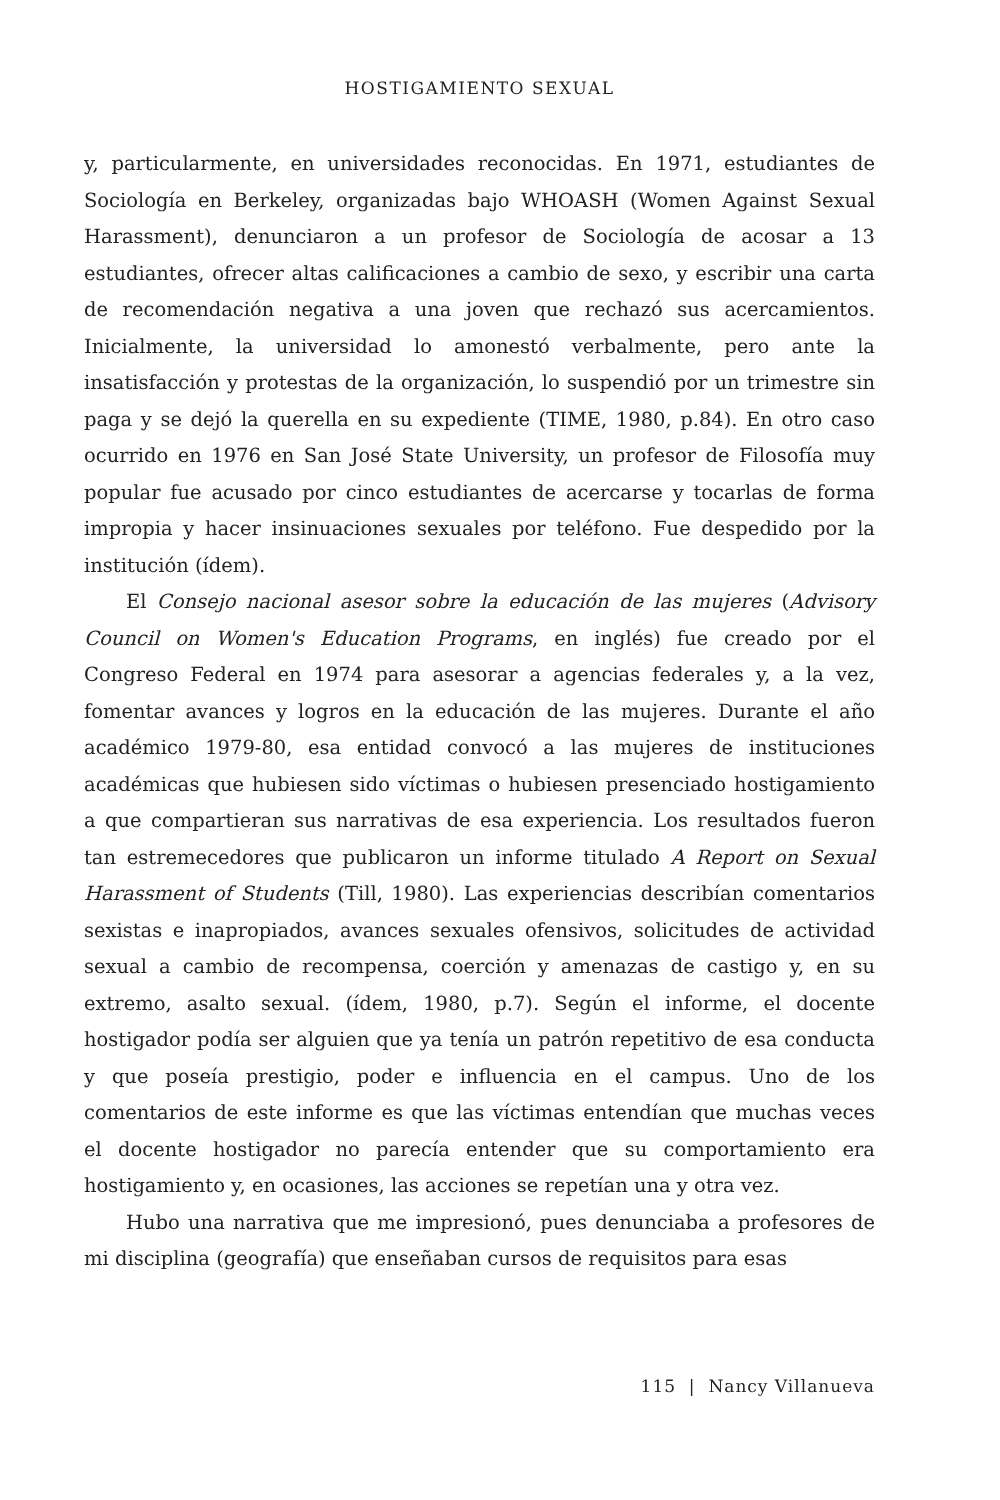HOSTIGAMIENTO SEXUAL
y, particularmente, en universidades reconocidas. En 1971, estudiantes de Sociología en Berkeley, organizadas bajo WHOASH (Women Against Sexual Harassment), denunciaron a un profesor de Sociología de acosar a 13 estudiantes, ofrecer altas calificaciones a cambio de sexo, y escribir una carta de recomendación negativa a una joven que rechazó sus acercamientos. Inicialmente, la universidad lo amonestó verbalmente, pero ante la insatisfacción y protestas de la organización, lo suspendió por un trimestre sin paga y se dejó la querella en su expediente (TIME, 1980, p.84). En otro caso ocurrido en 1976 en San José State University, un profesor de Filosofía muy popular fue acusado por cinco estudiantes de acercarse y tocarlas de forma impropia y hacer insinuaciones sexuales por teléfono. Fue despedido por la institución (ídem).
El Consejo nacional asesor sobre la educación de las mujeres (Advisory Council on Women's Education Programs, en inglés) fue creado por el Congreso Federal en 1974 para asesorar a agencias federales y, a la vez, fomentar avances y logros en la educación de las mujeres. Durante el año académico 1979-80, esa entidad convocó a las mujeres de instituciones académicas que hubiesen sido víctimas o hubiesen presenciado hostigamiento a que compartieran sus narrativas de esa experiencia. Los resultados fueron tan estremecedores que publicaron un informe titulado A Report on Sexual Harassment of Students (Till, 1980). Las experiencias describían comentarios sexistas e inapropiados, avances sexuales ofensivos, solicitudes de actividad sexual a cambio de recompensa, coerción y amenazas de castigo y, en su extremo, asalto sexual. (ídem, 1980, p.7). Según el informe, el docente hostigador podía ser alguien que ya tenía un patrón repetitivo de esa conducta y que poseía prestigio, poder e influencia en el campus. Uno de los comentarios de este informe es que las víctimas entendían que muchas veces el docente hostigador no parecía entender que su comportamiento era hostigamiento y, en ocasiones, las acciones se repetían una y otra vez.
Hubo una narrativa que me impresionó, pues denunciaba a profesores de mi disciplina (geografía) que enseñaban cursos de requisitos para esas
115 | Nancy Villanueva